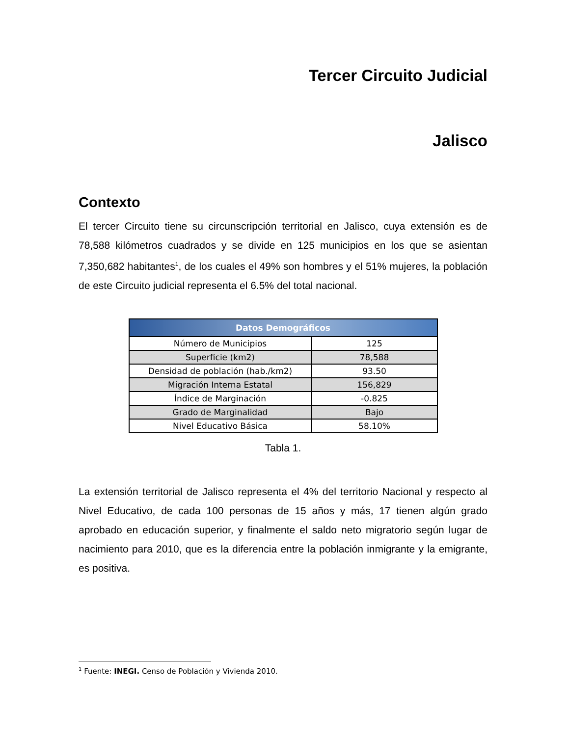Tercer Circuito Judicial
Jalisco
Contexto
El tercer Circuito tiene su circunscripción territorial en Jalisco, cuya extensión es de 78,588 kilómetros cuadrados y se divide en 125 municipios en los que se asientan 7,350,682 habitantes<sup>1</sup>, de los cuales el 49% son hombres y el 51% mujeres, la población de este Circuito judicial representa el 6.5% del total nacional.
| Datos Demográficos | |
| --- | --- |
| Número de Municipios | 125 |
| Superficie (km2) | 78,588 |
| Densidad de población (hab./km2) | 93.50 |
| Migración Interna Estatal | 156,829 |
| Índice de Marginación | -0.825 |
| Grado de Marginalidad | Bajo |
| Nivel Educativo Básica | 58.10% |
Tabla 1.
La extensión territorial de Jalisco representa el 4% del territorio Nacional y respecto al Nivel Educativo, de cada 100 personas de 15 años y más, 17 tienen algún grado aprobado en educación superior, y finalmente el saldo neto migratorio según lugar de nacimiento para 2010, que es la diferencia entre la población inmigrante y la emigrante, es positiva.
<sup>1</sup> Fuente: INEGI. Censo de Población y Vivienda 2010.